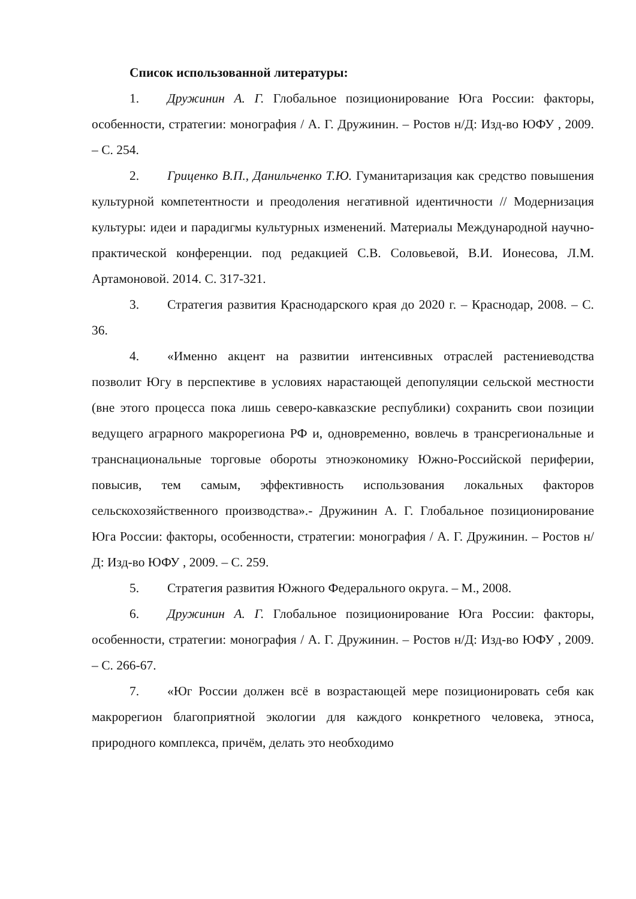Список использованной литературы:
1. Дружинин А. Г. Глобальное позиционирование Юга России: факторы, особенности, стратегии: монография / А. Г. Дружинин. – Ростов н/Д: Изд-во ЮФУ , 2009. – С. 254.
2. Гриценко В.П., Данильченко Т.Ю. Гуманитаризация как средство повышения культурной компетентности и преодоления негативной идентичности // Модернизация культуры: идеи и парадигмы культурных изменений. Материалы Международной научно-практической конференции. под редакцией С.В. Соловьевой, В.И. Ионесова, Л.М. Артамоновой. 2014. С. 317-321.
3. Стратегия развития Краснодарского края до 2020 г. – Краснодар, 2008. – С. 36.
4. «Именно акцент на развитии интенсивных отраслей растениеводства позволит Югу в перспективе в условиях нарастающей депопуляции сельской местности (вне этого процесса пока лишь северо-кавказские республики) сохранить свои позиции ведущего аграрного макрорегиона РФ и, одновременно, вовлечь в трансрегиональные и транснациональные торговые обороты этноэкономику Южно-Российской периферии, повысив, тем самым, эффективность использования локальных факторов сельскохозяйственного производства».- Дружинин А. Г. Глобальное позиционирование Юга России: факторы, особенности, стратегии: монография / А. Г. Дружинин. – Ростов н/Д: Изд-во ЮФУ , 2009. – С. 259.
5. Стратегия развития Южного Федерального округа. – М., 2008.
6. Дружинин А. Г. Глобальное позиционирование Юга России: факторы, особенности, стратегии: монография / А. Г. Дружинин. – Ростов н/Д: Изд-во ЮФУ , 2009. – С. 266-67.
7. «Юг России должен всё в возрастающей мере позиционировать себя как макрорегион благоприятной экологии для каждого конкретного человека, этноса, природного комплекса, причём, делать это необходимо